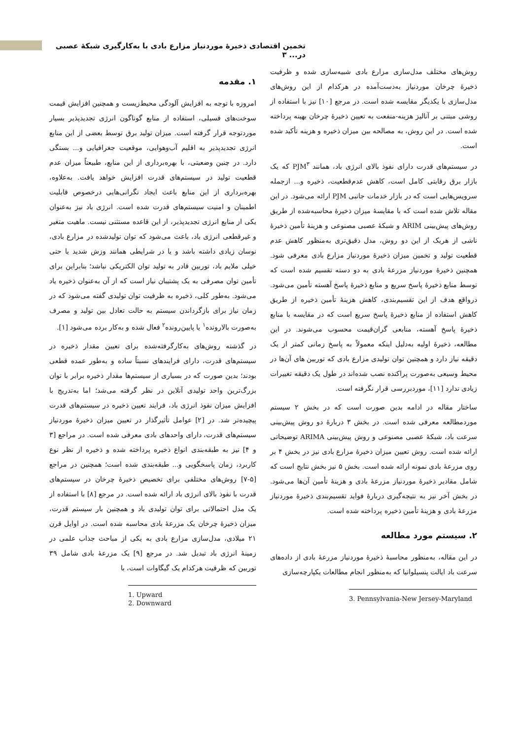تخمین اقتصادی ذخیرهٔ موردنیاز مزارع بادی با به‌کارگیری شبکهٔ عصبی در... ۳
۱. مقدمه
امروزه با توجه به افزایش آلودگی محیط‌زیست و همچنین افزایش قیمت سوخت‌های فسیلی، استفاده از منابع گوناگون انرژی تجدیدپذیر بسیار موردتوجه قرار گرفته است. میزان تولید برق توسط بعضی از این منابع انرژی تجدیدپذیر به اقلیم آب‌وهوایی، موقعیت جغرافیایی و... بستگی دارد. در چنین وضعیتی، با بهره‌برداری از این منابع، طبیعتاً میزان عدم قطعیت تولید در سیستم‌های قدرت افزایش خواهد یافت. به‌علاوه، بهره‌برداری از این منابع باعث ایجاد نگرانی‌هایی درخصوص قابلیت اطمینان و امنیت سیستم‌های قدرت شده است. انرژی باد نیز به‌عنوان یکی از منابع انرژی تجدیدپذیر، از این قاعده مستثنی نیست. ماهیت متغیر و غیرقطعی انرژی باد، باعث می‌شود که توان تولیدشده در مزارع بادی، نوسان زیادی داشته باشد و یا در شرایطی همانند وزش شدید یا حتی خیلی ملایم باد، توربین قادر به تولید توان الکتریکی نباشد؛ بنابراین برای تأمین توان مصرفی به یک پشتیبان نیاز است که از آن به‌عنوان ذخیره یاد می‌شود. به‌طور کلی، ذخیره به ظرفیت توان تولیدی گفته می‌شود که در زمان نیاز برای بازگرداندن سیستم به حالت تعادل بین تولید و مصرف به‌صورت بالارونده<sup>۱</sup> یا پایین‌رونده<sup>۲</sup> فعال شده و به‌کار برده می‌شود [۱].
در گذشته روش‌های به‌کارگرفته‌شده برای تعیین مقدار ذخیره در سیستم‌های قدرت، دارای فرایندهای نسبتاً ساده و به‌طور عمده قطعی بودند؛ بدین صورت که در بسیاری از سیستم‌ها مقدار ذخیره برابر با توان بزرگ‌ترین واحد تولیدی آنلاین در نظر گرفته می‌شد؛ اما به‌تدریج با افزایش میزان نفوذ انرژی باد، فرایند تعیین ذخیره در سیستم‌های قدرت پیچیده‌تر شد. در [۲] عوامل تأثیرگذار در تعیین میزان ذخیرهٔ موردنیاز سیستم‌های قدرت، دارای واحدهای بادی معرفی شده است. در مراجع [۳ و ۴] نیز به طبقه‌بندی انواع ذخیره پرداخته شده و ذخیره از نظر نوع کاربرد، زمان پاسخگویی و... طبقه‌بندی شده است؛ همچنین در مراجع [۵-۷] روش‌های مختلفی برای تخصیص ذخیرهٔ چرخان در سیستم‌های قدرت با نفوذ بالای انرژی باد ارائه شده است. در مرجع [۸] با استفاده از یک مدل احتمالاتی برای توان تولیدی باد و همچنین بار سیستم قدرت، میزان ذخیرهٔ چرخان یک مزرعهٔ بادی محاسبه شده است. در اوایل قرن ۲۱ میلادی، مدل‌سازی مزارع بادی به یکی از مباحث جذاب علمی در زمینهٔ انرژی باد تبدیل شد. در مرجع [۹] یک مزرعهٔ بادی شامل ۳۹ توربین که ظرفیت هرکدام یک گیگاوات است، با
1. Upward
2. Downward
روش‌های مختلف مدل‌سازی مزارع بادی شبیه‌سازی شده و ظرفیت ذخیرهٔ چرخان موردنیاز به‌دست‌آمده در هرکدام از این روش‌های مدل‌سازی با یکدیگر مقایسه شده است. در مرجع [۱۰] نیز با استفاده از روشی مبتنی بر آنالیز هزینه-منفعت به تعیین ذخیرهٔ چرخان بهینه پرداخته شده است. در این روش، به مصالحه بین میزان ذخیره و هزینه تأکید شده است.
در سیستم‌های قدرت دارای نفوذ بالای انرژی باد، همانند PJM<sup>۳</sup> که یک بازار برق رقابتی کامل است، کاهش عدم‌قطعیت، ذخیره و... ازجمله سرویس‌هایی است که در بازار خدمات جانبی PJM ارائه می‌شود. در این مقاله تلاش شده است که با مقایسهٔ میزان ذخیرهٔ محاسبه‌شده از طریق روش‌های پیش‌بینی ARIM و شبکهٔ عصبی مصنوعی و هزینهٔ تأمین ذخیرهٔ ناشی از هریک از این دو روش، مدل دقیق‌تری به‌منظور کاهش عدم قطعیت تولید و تخمین میزان ذخیرهٔ موردنیاز مزارع بادی معرفی شود. همچنین ذخیرهٔ موردنیاز مزرعهٔ بادی به دو دسته تقسیم شده است که توسط منابع ذخیرهٔ پاسخ سریع و منابع ذخیرهٔ پاسخ آهسته تأمین می‌شود. درواقع هدف از این تقسیم‌بندی، کاهش هزینهٔ تأمین ذخیره از طریق کاهش استفاده از منابع ذخیرهٔ پاسخ سریع است که در مقایسه با منابع ذخیرهٔ پاسخ آهسته، منابعی گران‌قیمت محسوب می‌شوند. در این مطالعه، ذخیرهٔ اولیه به‌دلیل اینکه معمولاً به پاسخ زمانی کمتر از یک دقیقه نیاز دارد و همچنین توان تولیدی مزارع بادی که توربین های آن‌ها در محیط وسیعی به‌صورت پراکنده نصب شده‌اند در طول یک دقیقه تغییرات زیادی ندارد [۱۱]، موردبررسی قرار نگرفته است.
ساختار مقاله در ادامه بدین صورت است که در بخش ۲ سیستم موردمطالعه معرفی شده است. در بخش ۳ دربارهٔ دو روش پیش‌بینی سرعت باد، شبکهٔ عصبی مصنوعی و روش پیش‌بینی ARIMA توضیحاتی ارائه شده است. روش تعیین میزان ذخیرهٔ مزارع بادی نیز در بخش ۴ بر روی مزرعهٔ بادی نمونه ارائه شده است. بخش ۵ نیز بخش نتایج است که شامل مقادیر ذخیرهٔ موردنیاز مزرعهٔ بادی و هزینهٔ تأمین آن‌ها می‌شود. در بخش آخر نیز به نتیجه‌گیری دربارهٔ فواید تقسیم‌بندی ذخیرهٔ موردنیاز مزرعهٔ بادی و هزینهٔ تأمین ذخیره پرداخته شده است.
۲. سیستم مورد مطالعه
در این مقاله، به‌منظور محاسبهٔ ذخیرهٔ موردنیاز مزرعهٔ بادی از داده‌های سرعت باد ایالت پنسیلوانیا که به‌منظور انجام مطالعات یکپارچه‌سازی
3. Pennsylvania-New Jersey-Maryland